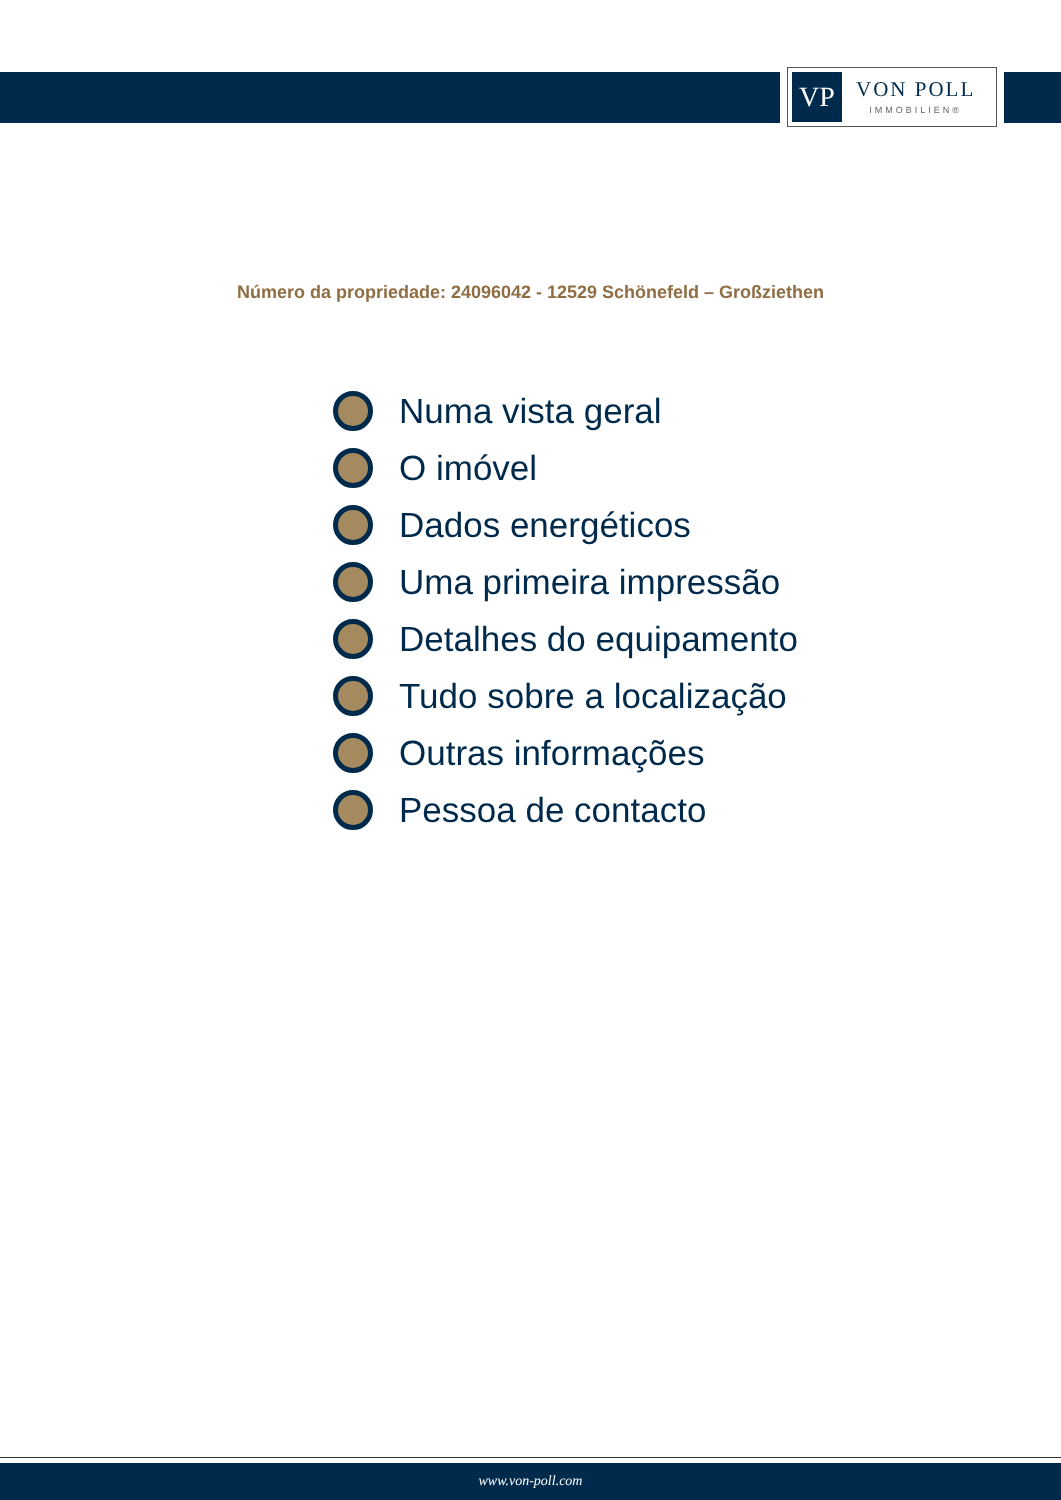VP
VON POLL
IMMOBILIEN®
Número da propriedade: 24096042 - 12529 Schönefeld – Großziethen
Numa vista geral
O imóvel
Dados energéticos
Uma primeira impressão
Detalhes do equipamento
Tudo sobre a localização
Outras informações
Pessoa de contacto
www.von-poll.com